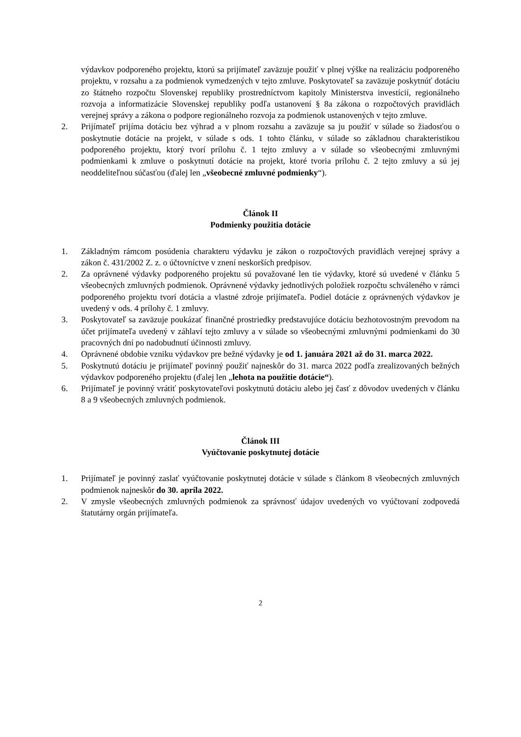výdavkov podporeného projektu, ktorú sa prijímateľ zaväzuje použiť v plnej výške na realizáciu podporeného projektu, v rozsahu a za podmienok vymedzených v tejto zmluve. Poskytovateľ sa zaväzuje poskytnúť dotáciu zo štátneho rozpočtu Slovenskej republiky prostredníctvom kapitoly Ministerstva investícií, regionálneho rozvoja a informatizácie Slovenskej republiky podľa ustanovení § 8a zákona o rozpočtových pravidlách verejnej správy a zákona o podpore regionálneho rozvoja za podmienok ustanovených v tejto zmluve.
2. Prijímateľ prijíma dotáciu bez výhrad a v plnom rozsahu a zaväzuje sa ju použiť v súlade so žiadosťou o poskytnutie dotácie na projekt, v súlade s ods. 1 tohto článku, v súlade so základnou charakteristikou podporeného projektu, ktorý tvorí prílohu č. 1 tejto zmluvy a v súlade so všeobecnými zmluvnými podmienkami k zmluve o poskytnutí dotácie na projekt, ktoré tvoria prílohu č. 2 tejto zmluvy a sú jej neoddeliteľnou súčasťou (ďalej len „všeobecné zmluvné podmienky“).
Článok II
Podmienky použitia dotácie
1. Základným rámcom posúdenia charakteru výdavku je zákon o rozpočtových pravidlách verejnej správy a zákon č. 431/2002 Z. z. o účtovníctve v znení neskorších predpisov.
2. Za oprávnené výdavky podporeného projektu sú považované len tie výdavky, ktoré sú uvedené v článku 5 všeobecných zmluvných podmienok. Oprávnené výdavky jednotlivých položiek rozpočtu schváleného v rámci podporeného projektu tvorí dotácia a vlastné zdroje prijímateľa. Podiel dotácie z oprávnených výdavkov je uvedený v ods. 4 prílohy č. 1 zmluvy.
3. Poskytovateľ sa zaväzuje poukázať finančné prostriedky predstavujúce dotáciu bezhotovostným prevodom na účet prijímateľa uvedený v záhlaví tejto zmluvy a v súlade so všeobecnými zmluvnými podmienkami do 30 pracovných dní po nadobudnutí účinnosti zmluvy.
4. Oprávnené obdobie vzniku výdavkov pre bežné výdavky je od 1. januára 2021 až do 31. marca 2022.
5. Poskytnutú dotáciu je prijímateľ povinný použiť najneskôr do 31. marca 2022 podľa zrealizovaných bežných výdavkov podporeného projektu (ďalej len „lehota na použitie dotácie“).
6. Prijímateľ je povinný vrátiť poskytovateľovi poskytnutú dotáciu alebo jej časť z dôvodov uvedených v článku 8 a 9 všeobecných zmluvných podmienok.
Článok III
Vyúčtovanie poskytnutej dotácie
1. Prijímateľ je povinný zaslať vyúčtovanie poskytnutej dotácie v súlade s článkom 8 všeobecných zmluvných podmienok najneskôr do 30. apríla 2022.
2. V zmysle všeobecných zmluvných podmienok za správnosť údajov uvedených vo vyúčtovaní zodpovedá štatutárny orgán prijímateľa.
2